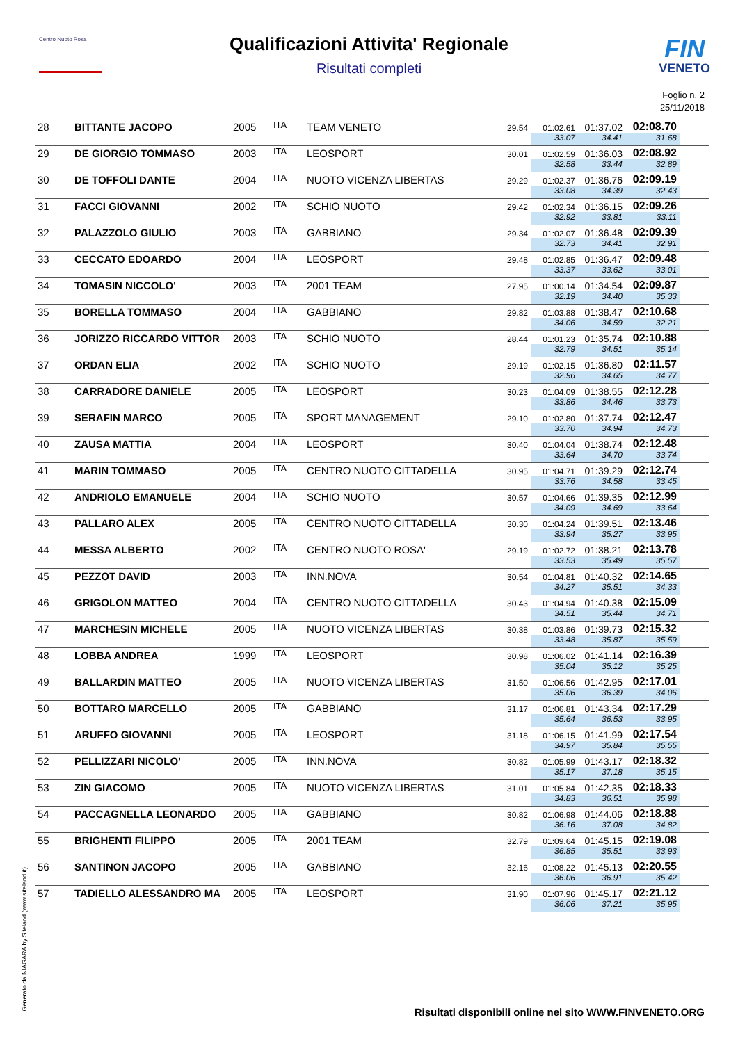Centro Nuoto Rosa FIN
VENETO
Qualificazioni Attivita' Regionale
Risultati completi
Foglio n. 2
25/11/2018
| 28 | BITTANTE JACOPO | 2005 | ITA | TEAM VENETO | 29.54 | 01:02.61 | 01:37.02 | 02:08.70 | |
| | | | | | | 33.07 | 34.41 | 31.68 | |
| 29 | DE GIORGIO TOMMASO | 2003 | ITA | LEOSPORT | 30.01 | 01:02.59 | 01:36.03 | 02:08.92 | |
| | | | | | | 32.58 | 33.44 | 32.89 | |
| 30 | DE TOFFOLI DANTE | 2004 | ITA | NUOTO VICENZA LIBERTAS | 29.29 | 01:02.37 | 01:36.76 | 02:09.19 | |
| | | | | | | 33.08 | 34.39 | 32.43 | |
| 31 | FACCI GIOVANNI | 2002 | ITA | SCHIO NUOTO | 29.42 | 01:02.34 | 01:36.15 | 02:09.26 | |
| | | | | | | 32.92 | 33.81 | 33.11 | |
| 32 | PALAZZOLO GIULIO | 2003 | ITA | GABBIANO | 29.34 | 01:02.07 | 01:36.48 | 02:09.39 | |
| | | | | | | 32.73 | 34.41 | 32.91 | |
| 33 | CECCATO EDOARDO | 2004 | ITA | LEOSPORT | 29.48 | 01:02.85 | 01:36.47 | 02:09.48 | |
| | | | | | | 33.37 | 33.62 | 33.01 | |
| 34 | TOMASIN NICCOLO' | 2003 | ITA | 2001 TEAM | 27.95 | 01:00.14 | 01:34.54 | 02:09.87 | |
| | | | | | | 32.19 | 34.40 | 35.33 | |
| 35 | BORELLA TOMMASO | 2004 | ITA | GABBIANO | 29.82 | 01:03.88 | 01:38.47 | 02:10.68 | |
| | | | | | | 34.06 | 34.59 | 32.21 | |
| 36 | JORIZZO RICCARDO VITTOR | 2003 | ITA | SCHIO NUOTO | 28.44 | 01:01.23 | 01:35.74 | 02:10.88 | |
| | | | | | | 32.79 | 34.51 | 35.14 | |
| 37 | ORDAN ELIA | 2002 | ITA | SCHIO NUOTO | 29.19 | 01:02.15 | 01:36.80 | 02:11.57 | |
| | | | | | | 32.96 | 34.65 | 34.77 | |
| 38 | CARRADORE DANIELE | 2005 | ITA | LEOSPORT | 30.23 | 01:04.09 | 01:38.55 | 02:12.28 | |
| | | | | | | 33.86 | 34.46 | 33.73 | |
| 39 | SERAFIN MARCO | 2005 | ITA | SPORT MANAGEMENT | 29.10 | 01:02.80 | 01:37.74 | 02:12.47 | |
| | | | | | | 33.70 | 34.94 | 34.73 | |
| 40 | ZAUSA MATTIA | 2004 | ITA | LEOSPORT | 30.40 | 01:04.04 | 01:38.74 | 02:12.48 | |
| | | | | | | 33.64 | 34.70 | 33.74 | |
| 41 | MARIN TOMMASO | 2005 | ITA | CENTRO NUOTO CITTADELLA | 30.95 | 01:04.71 | 01:39.29 | 02:12.74 | |
| | | | | | | 33.76 | 34.58 | 33.45 | |
| 42 | ANDRIOLO EMANUELE | 2004 | ITA | SCHIO NUOTO | 30.57 | 01:04.66 | 01:39.35 | 02:12.99 | |
| | | | | | | 34.09 | 34.69 | 33.64 | |
| 43 | PALLARO ALEX | 2005 | ITA | CENTRO NUOTO CITTADELLA | 30.30 | 01:04.24 | 01:39.51 | 02:13.46 | |
| | | | | | | 33.94 | 35.27 | 33.95 | |
| 44 | MESSA ALBERTO | 2002 | ITA | CENTRO NUOTO ROSA' | 29.19 | 01:02.72 | 01:38.21 | 02:13.78 | |
| | | | | | | 33.53 | 35.49 | 35.57 | |
| 45 | PEZZOT DAVID | 2003 | ITA | INN.NOVA | 30.54 | 01:04.81 | 01:40.32 | 02:14.65 | |
| | | | | | | 34.27 | 35.51 | 34.33 | |
| 46 | GRIGOLON MATTEO | 2004 | ITA | CENTRO NUOTO CITTADELLA | 30.43 | 01:04.94 | 01:40.38 | 02:15.09 | |
| | | | | | | 34.51 | 35.44 | 34.71 | |
| 47 | MARCHESIN MICHELE | 2005 | ITA | NUOTO VICENZA LIBERTAS | 30.38 | 01:03.86 | 01:39.73 | 02:15.32 | |
| | | | | | | 33.48 | 35.87 | 35.59 | |
| 48 | LOBBA ANDREA | 1999 | ITA | LEOSPORT | 30.98 | 01:06.02 | 01:41.14 | 02:16.39 | |
| | | | | | | 35.04 | 35.12 | 35.25 | |
| 49 | BALLARDIN MATTEO | 2005 | ITA | NUOTO VICENZA LIBERTAS | 31.50 | 01:06.56 | 01:42.95 | 02:17.01 | |
| | | | | | | 35.06 | 36.39 | 34.06 | |
| 50 | BOTTARO MARCELLO | 2005 | ITA | GABBIANO | 31.17 | 01:06.81 | 01:43.34 | 02:17.29 | |
| | | | | | | 35.64 | 36.53 | 33.95 | |
| 51 | ARUFFO GIOVANNI | 2005 | ITA | LEOSPORT | 31.18 | 01:06.15 | 01:41.99 | 02:17.54 | |
| | | | | | | 34.97 | 35.84 | 35.55 | |
| 52 | PELLIZZARI NICOLO' | 2005 | ITA | INN.NOVA | 30.82 | 01:05.99 | 01:43.17 | 02:18.32 | |
| | | | | | | 35.17 | 37.18 | 35.15 | |
| 53 | ZIN GIACOMO | 2005 | ITA | NUOTO VICENZA LIBERTAS | 31.01 | 01:05.84 | 01:42.35 | 02:18.33 | |
| | | | | | | 34.83 | 36.51 | 35.98 | |
| 54 | PACCAGNELLA LEONARDO | 2005 | ITA | GABBIANO | 30.82 | 01:06.98 | 01:44.06 | 02:18.88 | |
| | | | | | | 36.16 | 37.08 | 34.82 | |
| 55 | BRIGHENTI FILIPPO | 2005 | ITA | 2001 TEAM | 32.79 | 01:09.64 | 01:45.15 | 02:19.08 | |
| | | | | | | 36.85 | 35.51 | 33.93 | |
| 56 | SANTINON JACOPO | 2005 | ITA | GABBIANO | 32.16 | 01:08.22 | 01:45.13 | 02:20.55 | |
| | | | | | | 36.06 | 36.91 | 35.42 | |
| 57 | TADIELLO ALESSANDRO MA | 2005 | ITA | LEOSPORT | 31.90 | 01:07.96 | 01:45.17 | 02:21.12 | |
| | | | | | | 36.06 | 37.21 | 35.95 | |
Generato da NIAGARA by Siteland (www.siteland.it)
Risultati disponibili online nel sito WWW.FINVENETO.ORG